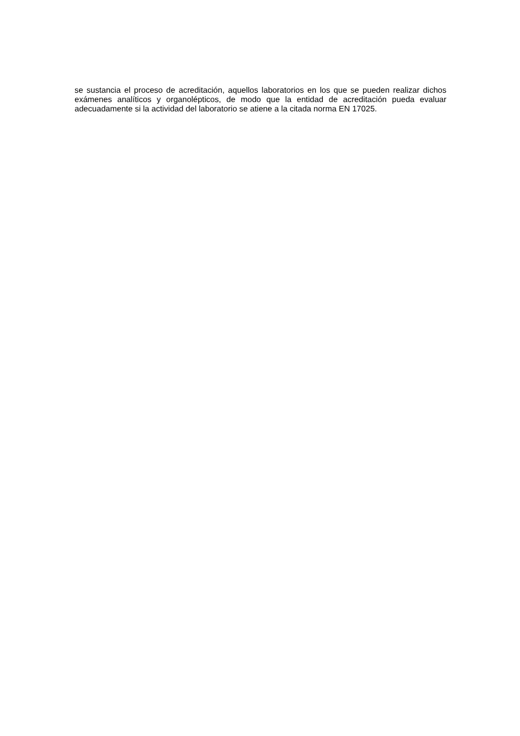se sustancia el proceso de acreditación, aquellos laboratorios en los que se pueden realizar dichos exámenes analíticos y organolépticos, de modo que la entidad de acreditación pueda evaluar adecuadamente si la actividad del laboratorio se atiene a la citada norma EN 17025.